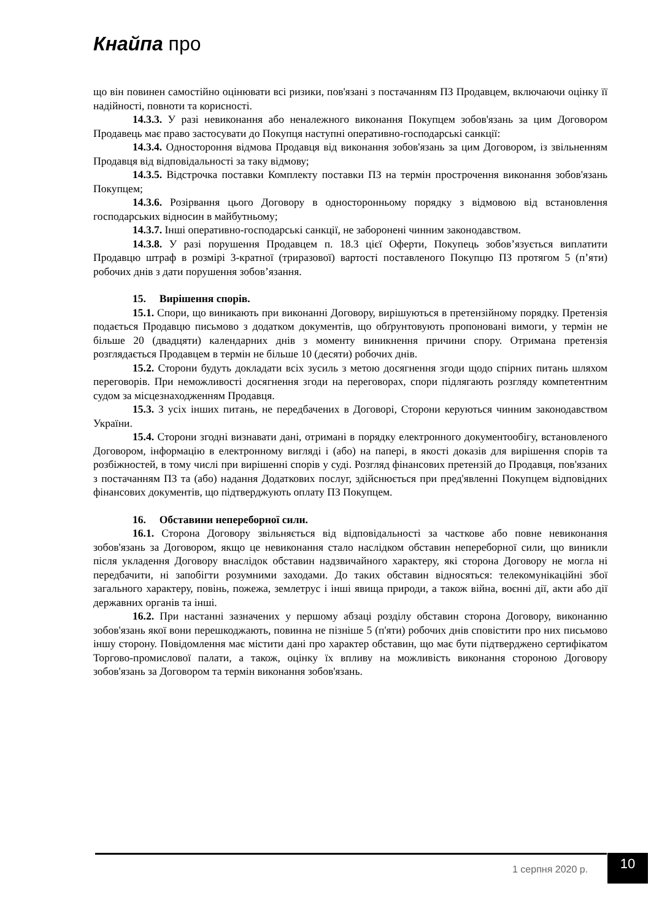Кнайпа про
що він повинен самостійно оцінювати всі ризики, пов'язані з постачанням ПЗ Продавцем, включаючи оцінку її надійності, повноти та корисності.
14.3.3. У разі невиконання або неналежного виконання Покупцем зобов'язань за цим Договором Продавець має право застосувати до Покупця наступні оперативно-господарські санкції:
14.3.4. Одностороння відмова Продавця від виконання зобов'язань за цим Договором, із звільненням Продавця від відповідальності за таку відмову;
14.3.5. Відстрочка поставки Комплекту поставки ПЗ на термін прострочення виконання зобов'язань Покупцем;
14.3.6. Розірвання цього Договору в односторонньому порядку з відмовою від встановлення господарських відносин в майбутньому;
14.3.7. Інші оперативно-господарські санкції, не заборонені чинним законодавством.
14.3.8. У разі порушення Продавцем п. 18.3 цієї Оферти, Покупець зобов’язується виплатити Продавцю штраф в розмірі 3-кратної (триразової) вартості поставленого Покупцю ПЗ протягом 5 (п’яти) робочих днів з дати порушення зобов’язання.
15. Вирішення спорів.
15.1. Спори, що виникають при виконанні Договору, вирішуються в претензійному порядку. Претензія подається Продавцю письмово з додатком документів, що обґрунтовують пропоновані вимоги, у термін не більше 20 (двадцяти) календарних днів з моменту виникнення причини спору. Отримана претензія розглядається Продавцем в термін не більше 10 (десяти) робочих днів.
15.2. Сторони будуть докладати всіх зусиль з метою досягнення згоди щодо спірних питань шляхом переговорів. При неможливості досягнення згоди на переговорах, спори підлягають розгляду компетентним судом за місцезнаходженням Продавця.
15.3. З усіх інших питань, не передбачених в Договорі, Сторони керуються чинним законодавством України.
15.4. Сторони згодні визнавати дані, отримані в порядку електронного документообігу, встановленого Договором, інформацію в електронному вигляді і (або) на папері, в якості доказів для вирішення спорів та розбіжностей, в тому числі при вирішенні спорів у суді. Розгляд фінансових претензій до Продавця, пов'язаних з постачанням ПЗ та (або) надання Додаткових послуг, здійснюється при пред'явленні Покупцем відповідних фінансових документів, що підтверджують оплату ПЗ Покупцем.
16. Обставини непереборної сили.
16.1. Сторона Договору звільняється від відповідальності за часткове або повне невиконання зобов'язань за Договором, якщо це невиконання стало наслідком обставин непереборної сили, що виникли після укладення Договору внаслідок обставин надзвичайного характеру, які сторона Договору не могла ні передбачити, ні запобігти розумними заходами. До таких обставин відносяться: телекомунікаційні збої загального характеру, повінь, пожежа, землетрус і інші явища природи, а також війна, воєнні дії, акти або дії державних органів та інші.
16.2. При настанні зазначених у першому абзаці розділу обставин сторона Договору, виконанню зобов'язань якої вони перешкоджають, повинна не пізніше 5 (п'яти) робочих днів сповістити про них письмово іншу сторону. Повідомлення має містити дані про характер обставин, що має бути підтверджено сертифікатом Торгово-промислової палати, а також, оцінку їх впливу на можливість виконання стороною Договору зобов'язань за Договором та термін виконання зобов'язань.
1 серпня 2020 р. 10